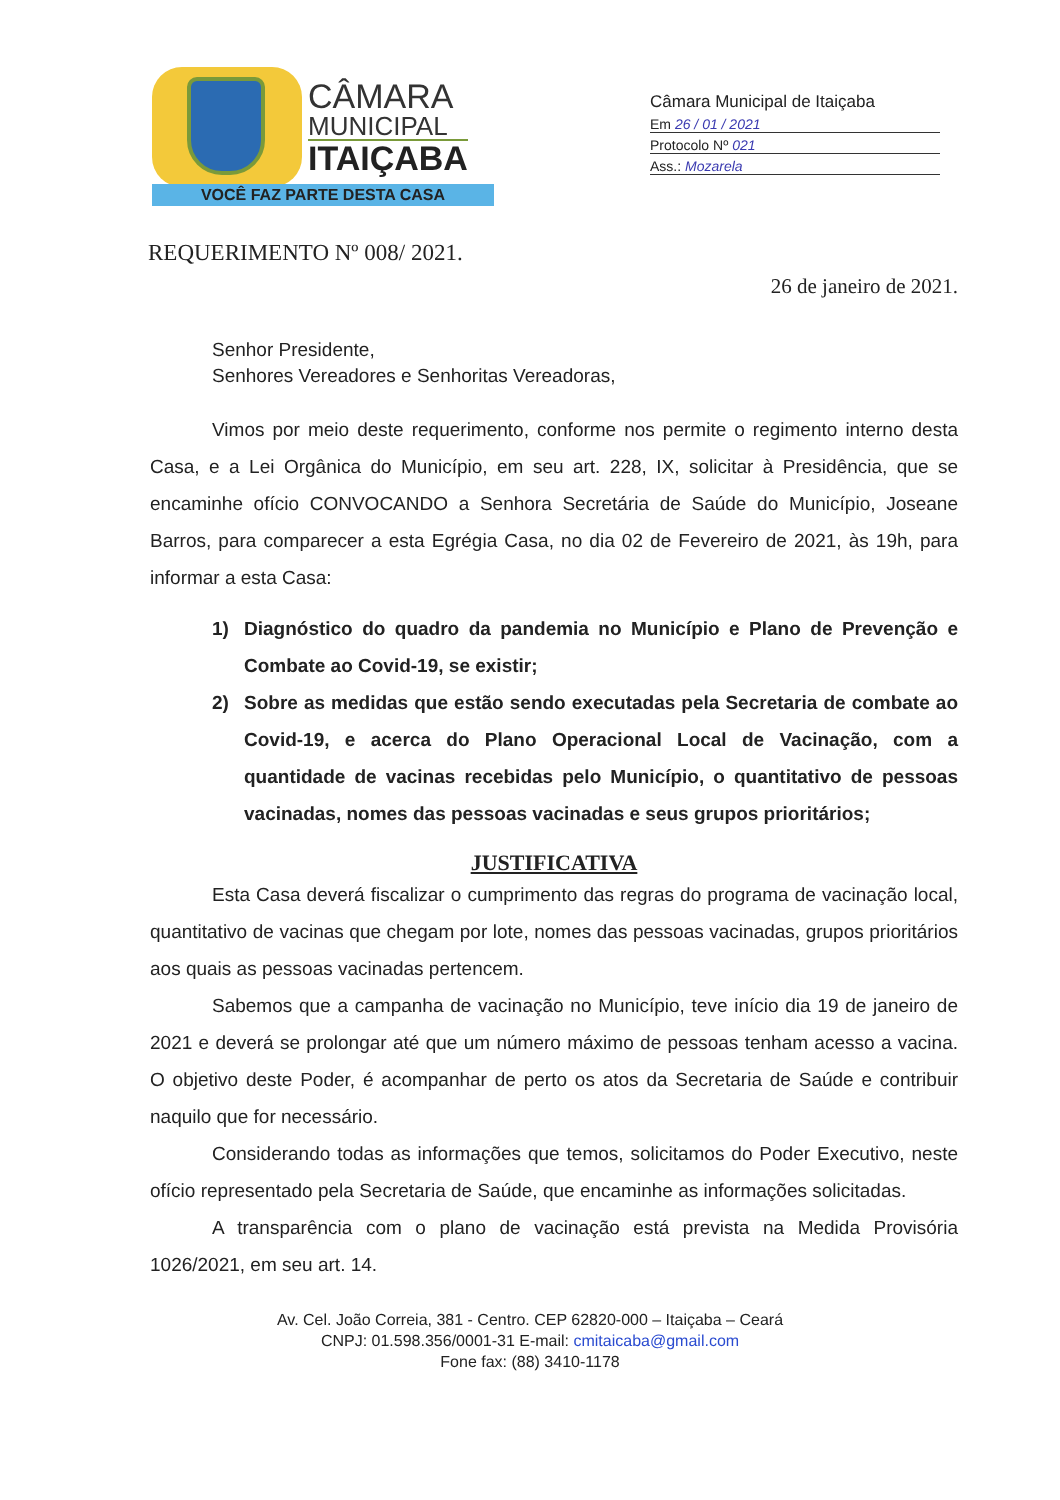CÂMARA
MUNICIPAL
ITAIÇABA
VOCÊ FAZ PARTE DESTA CASA
Câmara Municipal de Itaiçaba
Em 26 / 01 / 2021
Protocolo Nº 021
Ass.: Mozarela
REQUERIMENTO Nº 008/ 2021.
26 de janeiro de 2021.
Senhor Presidente,
Senhores Vereadores e Senhoritas Vereadoras,
Vimos por meio deste requerimento, conforme nos permite o regimento interno desta Casa, e a Lei Orgânica do Município, em seu art. 228, IX, solicitar à Presidência, que se encaminhe ofício CONVOCANDO a Senhora Secretária de Saúde do Município, Joseane Barros, para comparecer a esta Egrégia Casa, no dia 02 de Fevereiro de 2021, às 19h, para informar a esta Casa:
1) Diagnóstico do quadro da pandemia no Município e Plano de Prevenção e Combate ao Covid-19, se existir;
2) Sobre as medidas que estão sendo executadas pela Secretaria de combate ao Covid-19, e acerca do Plano Operacional Local de Vacinação, com a quantidade de vacinas recebidas pelo Município, o quantitativo de pessoas vacinadas, nomes das pessoas vacinadas e seus grupos prioritários;
JUSTIFICATIVA
Esta Casa deverá fiscalizar o cumprimento das regras do programa de vacinação local, quantitativo de vacinas que chegam por lote, nomes das pessoas vacinadas, grupos prioritários aos quais as pessoas vacinadas pertencem.
Sabemos que a campanha de vacinação no Município, teve início dia 19 de janeiro de 2021 e deverá se prolongar até que um número máximo de pessoas tenham acesso a vacina. O objetivo deste Poder, é acompanhar de perto os atos da Secretaria de Saúde e contribuir naquilo que for necessário.
Considerando todas as informações que temos, solicitamos do Poder Executivo, neste ofício representado pela Secretaria de Saúde, que encaminhe as informações solicitadas.
A transparência com o plano de vacinação está prevista na Medida Provisória 1026/2021, em seu art. 14.
Av. Cel. João Correia, 381 - Centro. CEP 62820-000 – Itaiçaba – Ceará
CNPJ: 01.598.356/0001-31 E-mail: cmitaicaba@gmail.com
Fone fax: (88) 3410-1178